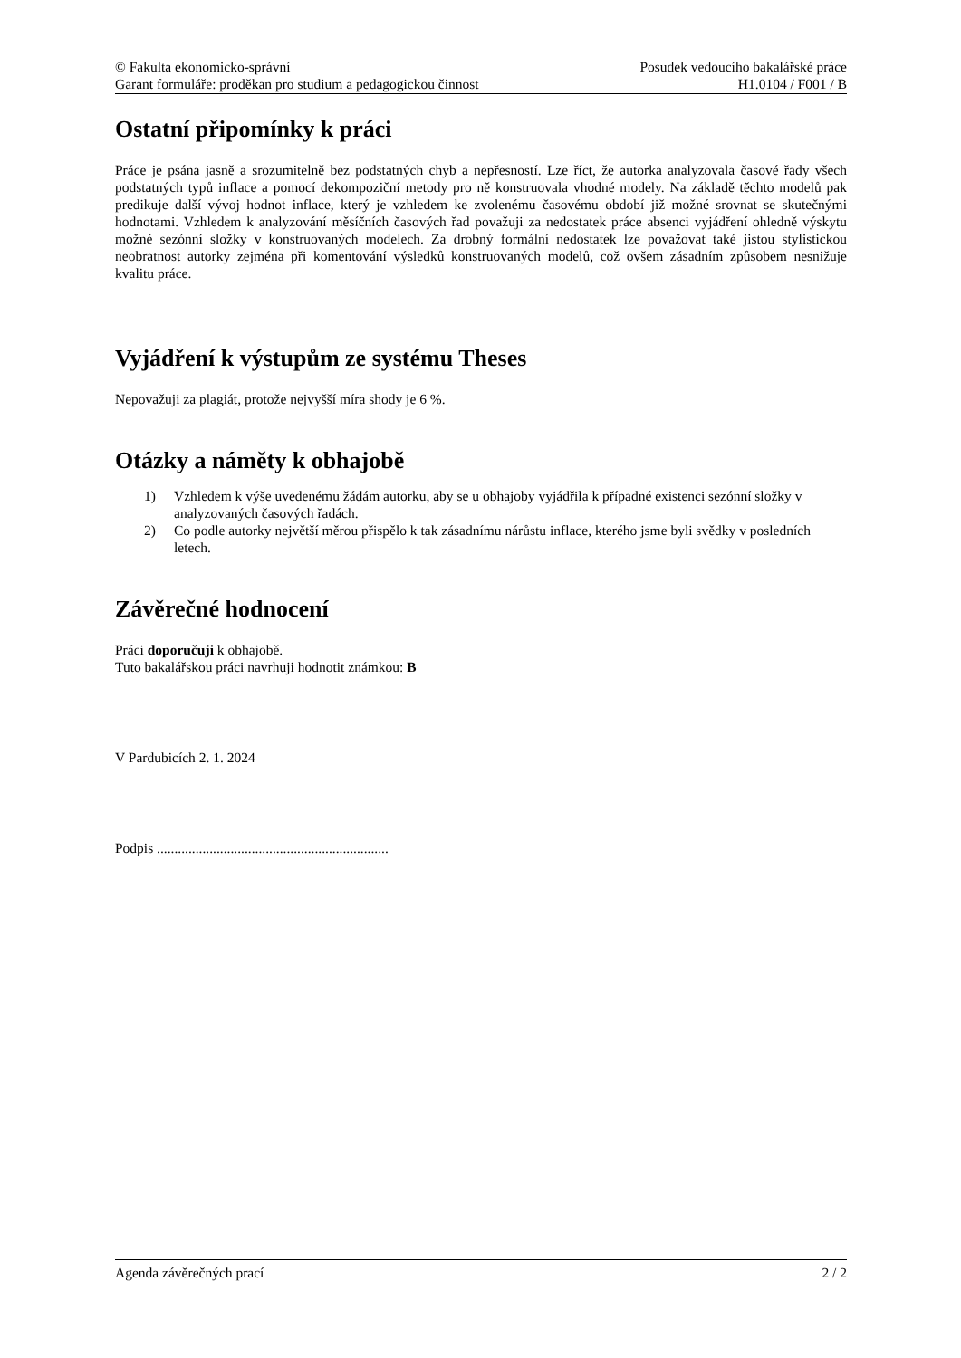© Fakulta ekonomicko-správní
Garant formuláře: proděkan pro studium a pedagogickou činnost
Posudek vedoucího bakalářské práce
H1.0104 / F001 / B
Ostatní připomínky k práci
Práce je psána jasně a srozumitelně bez podstatných chyb a nepřesností. Lze říct, že autorka analyzovala časové řady všech podstatných typů inflace a pomocí dekompoziční metody pro ně konstruovala vhodné modely. Na základě těchto modelů pak predikuje další vývoj hodnot inflace, který je vzhledem ke zvolenému časovému období již možné srovnat se skutečnými hodnotami. Vzhledem k analyzování měsíčních časových řad považuji za nedostatek práce absenci vyjádření ohledně výskytu možné sezónní složky v konstruovaných modelech. Za drobný formální nedostatek lze považovat také jistou stylistickou neobratnost autorky zejména při komentování výsledků konstruovaných modelů, což ovšem zásadním způsobem nesnižuje kvalitu práce.
Vyjádření k výstupům ze systému Theses
Nepovažuji za plagiát, protože nejvyšší míra shody je 6 %.
Otázky a náměty k obhajobě
1) Vzhledem k výše uvedenému žádám autorku, aby se u obhajoby vyjádřila k případné existenci sezónní složky v analyzovaných časových řadách.
2) Co podle autorky největší měrou přispělo k tak zásadnímu nárůstu inflace, kterého jsme byli svědky v posledních letech.
Závěrečné hodnocení
Práci doporučuji k obhajobě.
Tuto bakalářskou práci navrhuji hodnotit známkou: B
V Pardubicích 2. 1. 2024
Podpis ..................................................................
Agenda závěrečných prací 2 / 2